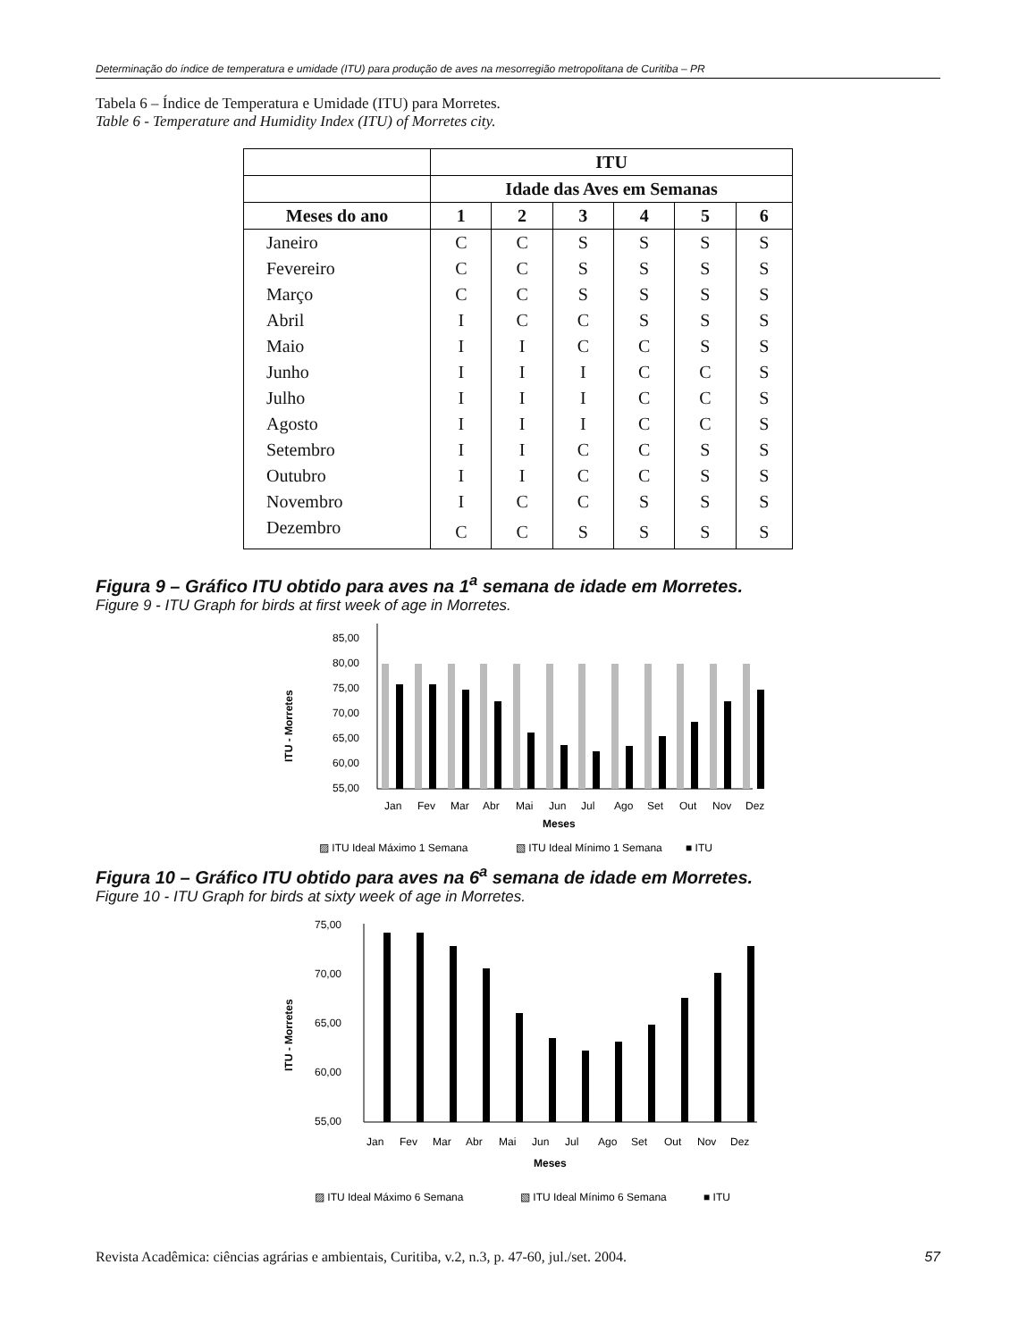Determinação do índice de temperatura e umidade (ITU) para produção de aves na mesorregião metropolitana de Curitiba – PR
Tabela 6 – Índice de Temperatura e Umidade (ITU) para Morretes.
Table 6 - Temperature and Humidity Index (ITU) of Morretes city.
| | ITU | | | | | |
| --- | --- | --- | --- | --- | --- | --- |
| | Idade das Aves em Semanas | | | | | |
| Meses do ano | 1 | 2 | 3 | 4 | 5 | 6 |
| Janeiro | C | C | S | S | S | S |
| Fevereiro | C | C | S | S | S | S |
| Março | C | C | S | S | S | S |
| Abril | I | C | C | S | S | S |
| Maio | I | I | C | C | S | S |
| Junho | I | I | I | C | C | S |
| Julho | I | I | I | C | C | S |
| Agosto | I | I | I | C | C | S |
| Setembro | I | I | C | C | S | S |
| Outubro | I | I | C | C | S | S |
| Novembro | I | C | C | S | S | S |
| Dezembro | C | C | S | S | S | S |
Figura 9 – Gráfico ITU obtido para aves na 1<sup>a</sup> semana de idade em Morretes.
Figure 9 - ITU Graph for birds at first week of age in Morretes.
85,00
80,00
75,00
70,00
65,00
60,00
55,00
ITU - Morretes
Jan
Fev
Mar
Abr
Mai
Jun
Jul
Ago
Set
Out
Nov
Dez
Meses
▨ ITU Ideal Máximo 1 Semana
▧ ITU Ideal Mínimo 1 Semana
■ ITU
Figura 10 – Gráfico ITU obtido para aves na 6<sup>a</sup> semana de idade em Morretes.
Figure 10 - ITU Graph for birds at sixty week of age in Morretes.
75,00
70,00
65,00
60,00
55,00
ITU - Morretes
Jan
Fev
Mar
Abr
Mai
Jun
Jul
Ago
Set
Out
Nov
Dez
Meses
▨ ITU Ideal Máximo 6 Semana
▧ ITU Ideal Mínimo 6 Semana
■ ITU
Revista Acadêmica: ciências agrárias e ambientais, Curitiba, v.2, n.3, p. 47-60, jul./set. 2004. 57